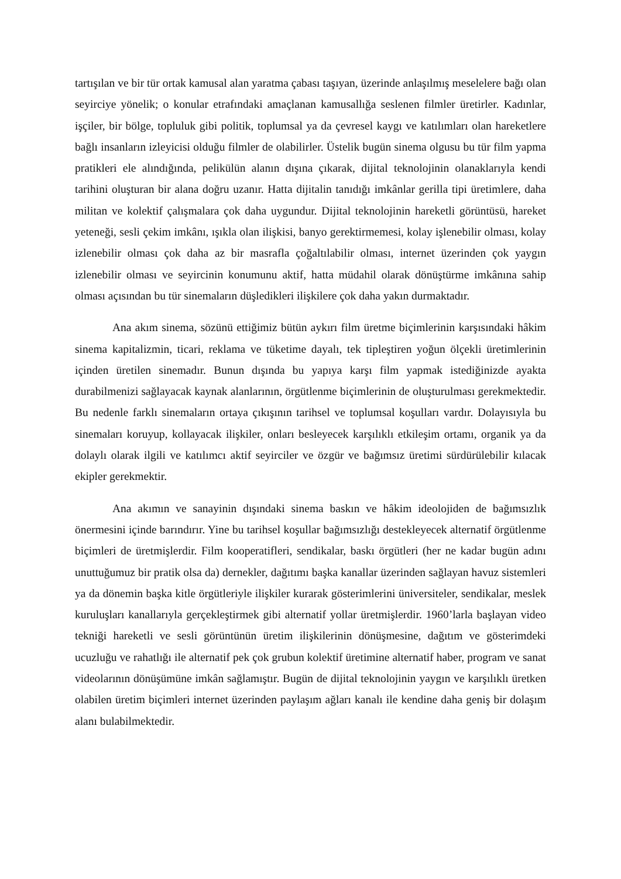tartışılan ve bir tür ortak kamusal alan yaratma çabası taşıyan, üzerinde anlaşılmış meselelere bağı olan seyirciye yönelik; o konular etrafındaki amaçlanan kamusallığa seslenen filmler üretirler. Kadınlar, işçiler, bir bölge, topluluk gibi politik, toplumsal ya da çevresel kaygı ve katılımları olan hareketlere bağlı insanların izleyicisi olduğu filmler de olabilirler. Üstelik bugün sinema olgusu bu tür film yapma pratikleri ele alındığında, pelikülün alanın dışına çıkarak, dijital teknolojinin olanaklarıyla kendi tarihini oluşturan bir alana doğru uzanır. Hatta dijitalin tanıdığı imkânlar gerilla tipi üretimlere, daha militan ve kolektif çalışmalara çok daha uygundur. Dijital teknolojinin hareketli görüntüsü, hareket yeteneği, sesli çekim imkânı, ışıkla olan ilişkisi, banyo gerektirmemesi, kolay işlenebilir olması, kolay izlenebilir olması çok daha az bir masrafla çoğaltılabilir olması, internet üzerinden çok yaygın izlenebilir olması ve seyircinin konumunu aktif, hatta müdahil olarak dönüştürme imkânına sahip olması açısından bu tür sinemaların düşledikleri ilişkilere çok daha yakın durmaktadır.
Ana akım sinema, sözünü ettiğimiz bütün aykırı film üretme biçimlerinin karşısındaki hâkim sinema kapitalizmin, ticari, reklama ve tüketime dayalı, tek tipleştiren yoğun ölçekli üretimlerinin içinden üretilen sinemadır. Bunun dışında bu yapıya karşı film yapmak istediğinizde ayakta durabilmenizi sağlayacak kaynak alanlarının, örgütlenme biçimlerinin de oluşturulması gerekmektedir. Bu nedenle farklı sinemaların ortaya çıkışının tarihsel ve toplumsal koşulları vardır. Dolayısıyla bu sinemaları koruyup, kollayacak ilişkiler, onları besleyecek karşılıklı etkileşim ortamı, organik ya da dolaylı olarak ilgili ve katılımcı aktif seyirciler ve özgür ve bağımsız üretimi sürdürülebilir kılacak ekipler gerekmektir.
Ana akımın ve sanayinin dışındaki sinema baskın ve hâkim ideolojiden de bağımsızlık önermesini içinde barındırır. Yine bu tarihsel koşullar bağımsızlığı destekleyecek alternatif örgütlenme biçimleri de üretmişlerdir. Film kooperatifleri, sendikalar, baskı örgütleri (her ne kadar bugün adını unuttuğumuz bir pratik olsa da) dernekler, dağıtımı başka kanallar üzerinden sağlayan havuz sistemleri ya da dönemin başka kitle örgütleriyle ilişkiler kurarak gösterimlerini üniversiteler, sendikalar, meslek kuruluşları kanallarıyla gerçekleştirmek gibi alternatif yollar üretmişlerdir. 1960’larla başlayan video tekniği hareketli ve sesli görüntünün üretim ilişkilerinin dönüşmesine, dağıtım ve gösterimdeki ucuzluğu ve rahatlığı ile alternatif pek çok grubun kolektif üretimine alternatif haber, program ve sanat videolarının dönüşümüne imkân sağlamıştır. Bugün de dijital teknolojinin yaygın ve karşılıklı üretken olabilen üretim biçimleri internet üzerinden paylaşım ağları kanalı ile kendine daha geniş bir dolaşım alanı bulabilmektedir.